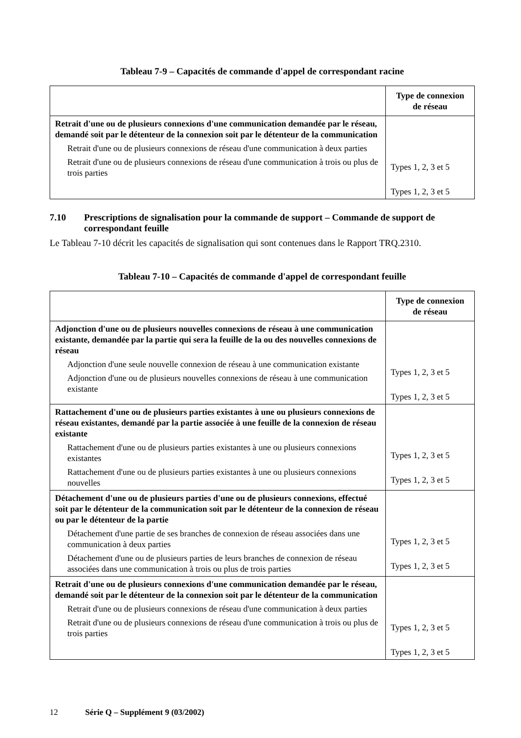Tableau 7-9 – Capacités de commande d'appel de correspondant racine
| | Type de connexion de réseau |
| --- | --- |
| Retrait d'une ou de plusieurs connexions d'une communication demandée par le réseau, demandé soit par le détenteur de la connexion soit par le détenteur de la communication Retrait d'une ou de plusieurs connexions de réseau d'une communication à deux parties Retrait d'une ou de plusieurs connexions de réseau d'une communication à trois ou plus de trois parties | Types 1, 2, 3 et 5 Types 1, 2, 3 et 5 |
7.10 Prescriptions de signalisation pour la commande de support – Commande de support de correspondant feuille
Le Tableau 7-10 décrit les capacités de signalisation qui sont contenues dans le Rapport TRQ.2310.
Tableau 7-10 – Capacités de commande d'appel de correspondant feuille
| | Type de connexion de réseau |
| --- | --- |
| Adjonction d'une ou de plusieurs nouvelles connexions de réseau à une communication existante, demandée par la partie qui sera la feuille de la ou des nouvelles connexions de réseau Adjonction d'une seule nouvelle connexion de réseau à une communication existante Adjonction d'une ou de plusieurs nouvelles connexions de réseau à une communication existante | Types 1, 2, 3 et 5 Types 1, 2, 3 et 5 |
| Rattachement d'une ou de plusieurs parties existantes à une ou plusieurs connexions de réseau existantes, demandé par la partie associée à une feuille de la connexion de réseau existante Rattachement d'une ou de plusieurs parties existantes à une ou plusieurs connexions existantes Rattachement d'une ou de plusieurs parties existantes à une ou plusieurs connexions nouvelles | Types 1, 2, 3 et 5 Types 1, 2, 3 et 5 |
| Détachement d'une ou de plusieurs parties d'une ou de plusieurs connexions, effectué soit par le détenteur de la communication soit par le détenteur de la connexion de réseau ou par le détenteur de la partie Détachement d'une partie de ses branches de connexion de réseau associées dans une communication à deux parties Détachement d'une ou de plusieurs parties de leurs branches de connexion de réseau associées dans une communication à trois ou plus de trois parties | Types 1, 2, 3 et 5 Types 1, 2, 3 et 5 |
| Retrait d'une ou de plusieurs connexions d'une communication demandée par le réseau, demandé soit par le détenteur de la connexion soit par le détenteur de la communication Retrait d'une ou de plusieurs connexions de réseau d'une communication à deux parties Retrait d'une ou de plusieurs connexions de réseau d'une communication à trois ou plus de trois parties | Types 1, 2, 3 et 5 Types 1, 2, 3 et 5 |
12 Série Q – Supplément 9 (03/2002)